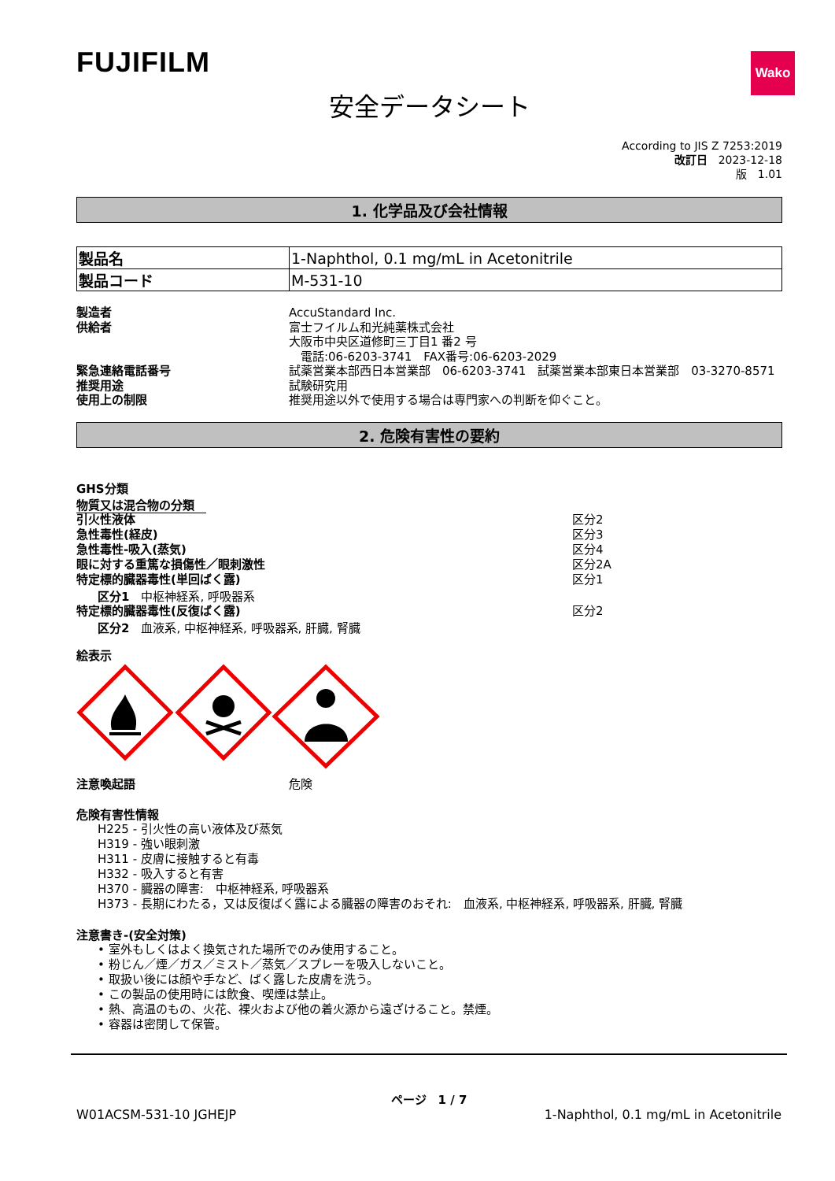FUJIFILM
Wako
安全データシート
According to JIS Z 7253:2019
改訂日　2023-12-18
版　1.01
1. 化学品及び会社情報
| 製品名 | 1-Naphthol, 0.1 mg/mL in Acetonitrile |
| 製品コード | M-531-10 |
製造者 AccuStandard Inc.
供給者 富士フイルム和光純薬株式会社
大阪市中央区道修町三丁目1 番2 号
　電話:06-6203-3741　FAX番号:06-6203-2029
緊急連絡電話番号 試薬営業本部西日本営業部　06-6203-3741　試薬営業本部東日本営業部　03-3270-8571
推奨用途 試験研究用
使用上の制限 推奨用途以外で使用する場合は専門家への判断を仰ぐこと。
2. 危険有害性の要約
GHS分類
物質又は混合物の分類　
引火性液体 区分2
急性毒性(経皮) 区分3
急性毒性-吸入(蒸気) 区分4
眼に対する重篤な損傷性／眼刺激性 区分2A
特定標的臓器毒性(単回ばく露) 区分1
区分1　中枢神経系, 呼吸器系
特定標的臓器毒性(反復ばく露) 区分2
区分2　血液系, 中枢神経系, 呼吸器系, 肝臓, 腎臓
絵表示
注意喚起語 危険
危険有害性情報
H225 - 引火性の高い液体及び蒸気
H319 - 強い眼刺激
H311 - 皮膚に接触すると有毒
H332 - 吸入すると有害
H370 - 臓器の障害:　中枢神経系, 呼吸器系
H373 - 長期にわたる，又は反復ばく露による臓器の障害のおそれ:　血液系, 中枢神経系, 呼吸器系, 肝臓, 腎臓
注意書き-(安全対策)
• 室外もしくはよく換気された場所でのみ使用すること。
• 粉じん／煙／ガス／ミスト／蒸気／スプレーを吸入しないこと。
• 取扱い後には顔や手など、ばく露した皮膚を洗う。
• この製品の使用時には飲食、喫煙は禁止。
• 熱、高温のもの、火花、裸火および他の着火源から遠ざけること。禁煙。
• 容器は密閉して保管。
ページ　1 / 7
W01ACSM-531-10 JGHEJP 1-Naphthol, 0.1 mg/mL in Acetonitrile